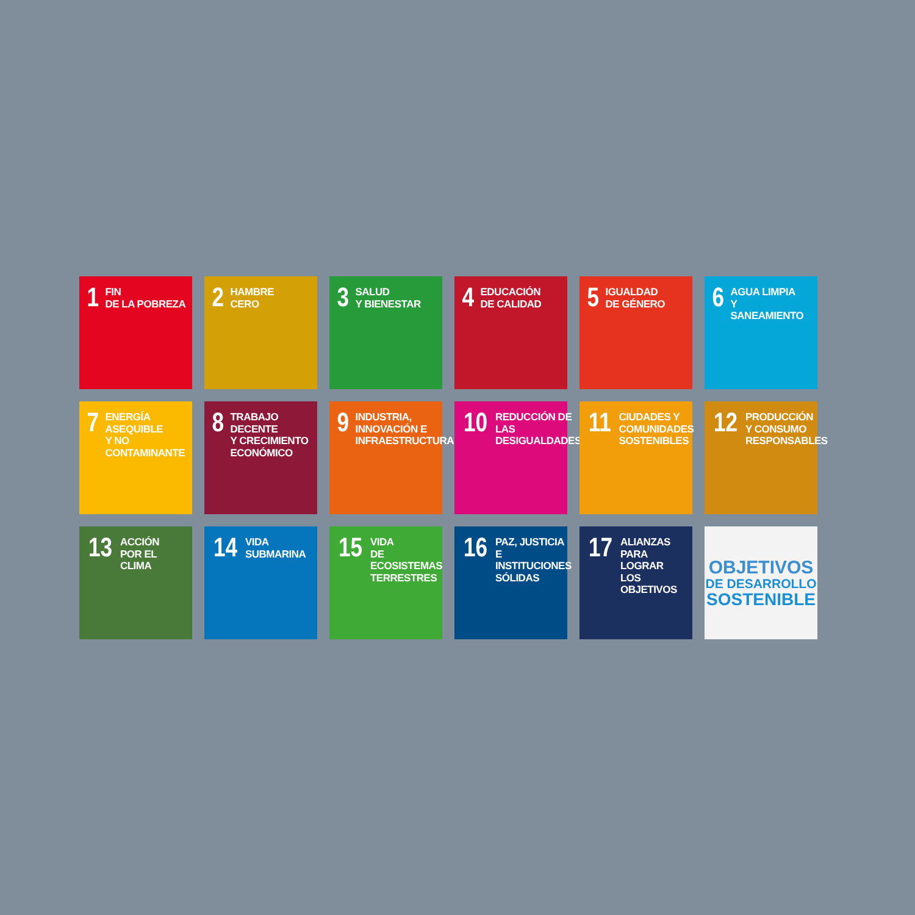1 FIN
DE LA POBREZA
2 HAMBRE
CERO
3 SALUD
Y BIENESTAR
4 EDUCACIÓN
DE CALIDAD
5 IGUALDAD
DE GÉNERO
6 AGUA LIMPIA
Y SANEAMIENTO
7 ENERGÍA ASEQUIBLE
Y NO CONTAMINANTE
8 TRABAJO DECENTE
Y CRECIMIENTO
ECONÓMICO
9 INDUSTRIA,
INNOVACIÓN E
INFRAESTRUCTURA
10 REDUCCIÓN DE LAS
DESIGUALDADES
11 CIUDADES Y
COMUNIDADES
SOSTENIBLES
12 PRODUCCIÓN
Y CONSUMO
RESPONSABLES
13 ACCIÓN
POR EL CLIMA
14 VIDA
SUBMARINA
15 VIDA
DE ECOSISTEMAS
TERRESTRES
16 PAZ, JUSTICIA
E INSTITUCIONES
SÓLIDAS
17 ALIANZAS PARA
LOGRAR
LOS OBJETIVOS
OBJETIVOS
DE DESARROLLO
SOSTENIBLE